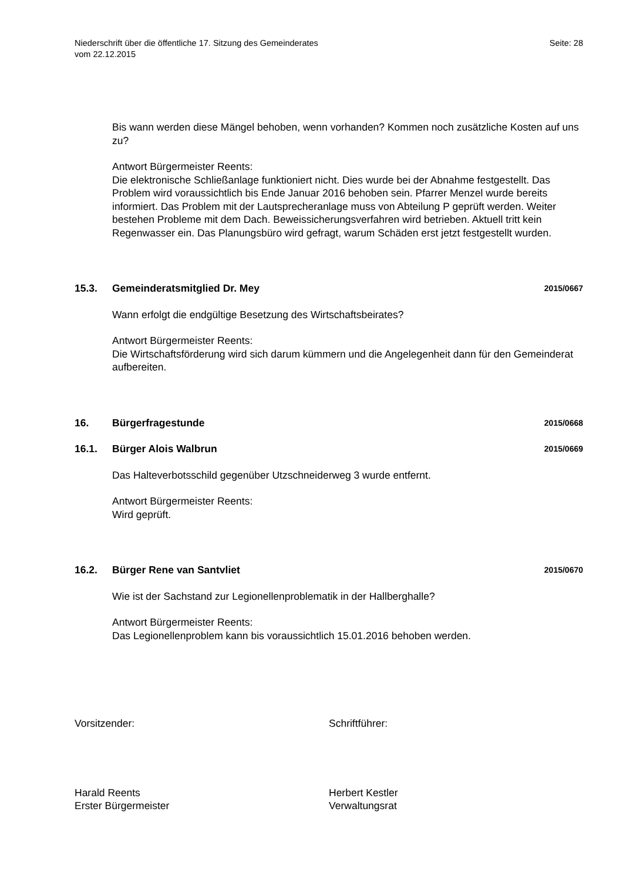Niederschrift über die öffentliche 17. Sitzung des Gemeinderates
vom 22.12.2015
Seite: 28
Bis wann werden diese Mängel behoben, wenn vorhanden? Kommen noch zusätzliche Kosten auf uns zu?
Antwort Bürgermeister Reents:
Die elektronische Schließanlage funktioniert nicht. Dies wurde bei der Abnahme festgestellt. Das Problem wird voraussichtlich bis Ende Januar 2016 behoben sein. Pfarrer Menzel wurde bereits informiert. Das Problem mit der Lautsprecheranlage muss von Abteilung P geprüft werden. Weiter bestehen Probleme mit dem Dach. Beweissicherungsverfahren wird betrieben. Aktuell tritt kein Regenwasser ein. Das Planungsbüro wird gefragt, warum Schäden erst jetzt festgestellt wurden.
15.3. Gemeinderatsmitglied Dr. Mey 2015/0667
Wann erfolgt die endgültige Besetzung des Wirtschaftsbeirates?
Antwort Bürgermeister Reents:
Die Wirtschaftsförderung wird sich darum kümmern und die Angelegenheit dann für den Gemeinderat aufbereiten.
16. Bürgerfragestunde 2015/0668
16.1. Bürger Alois Walbrun 2015/0669
Das Halteverbotsschild gegenüber Utzschneiderweg 3 wurde entfernt.
Antwort Bürgermeister Reents:
Wird geprüft.
16.2. Bürger Rene van Santvliet 2015/0670
Wie ist der Sachstand zur Legionellenproblematik in der Hallberghalle?
Antwort Bürgermeister Reents:
Das Legionellenproblem kann bis voraussichtlich 15.01.2016 behoben werden.
Vorsitzender: Schriftführer:
Harald Reents
Erster Bürgermeister
Herbert Kestler
Verwaltungsrat